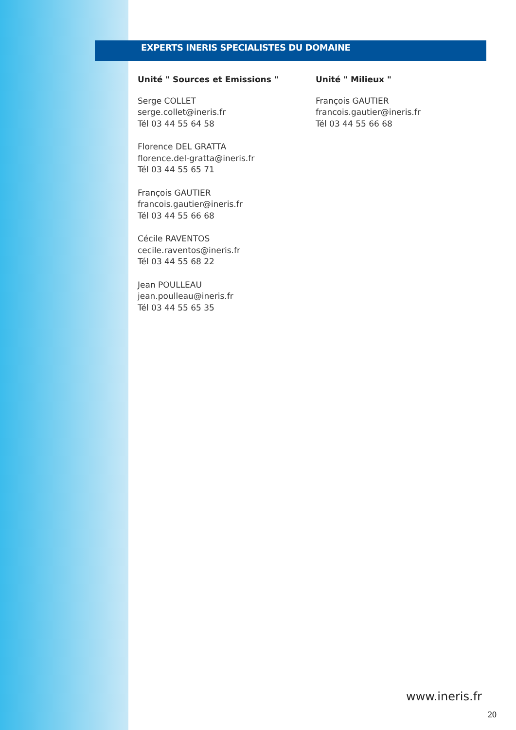EXPERTS INERIS SPECIALISTES DU DOMAINE
Unité " Sources et Emissions "
Serge COLLET
serge.collet@ineris.fr
Tél 03 44 55 64 58
Florence DEL GRATTA
florence.del-gratta@ineris.fr
Tél 03 44 55 65 71
François GAUTIER
francois.gautier@ineris.fr
Tél 03 44 55 66 68
Cécile RAVENTOS
cecile.raventos@ineris.fr
Tél 03 44 55 68 22
Jean POULLEAU
jean.poulleau@ineris.fr
Tél 03 44 55 65 35
Unité " Milieux "
François GAUTIER
francois.gautier@ineris.fr
Tél 03 44 55 66 68
www.ineris.fr
20